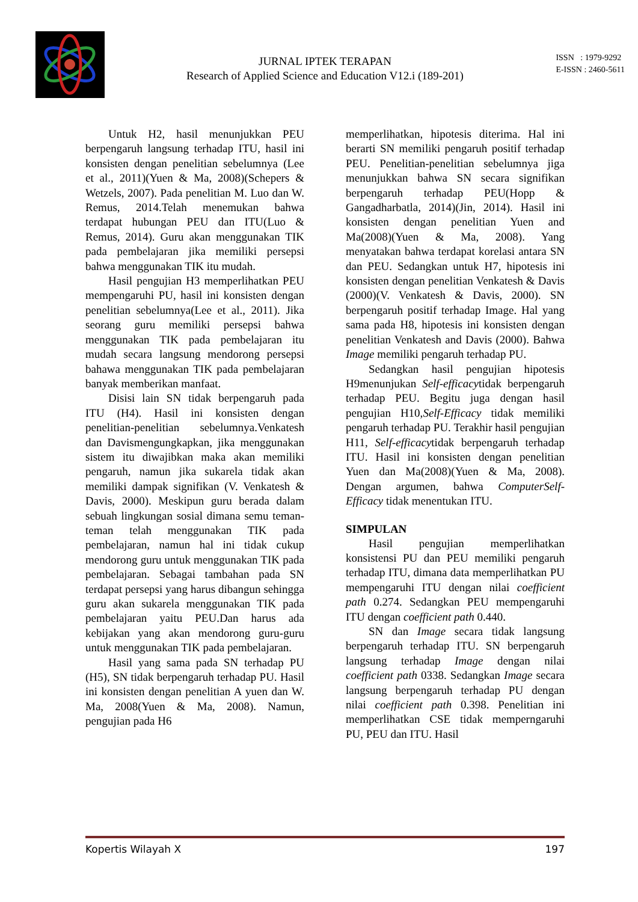JURNAL IPTEK TERAPAN
Research of Applied Science and Education V12.i (189-201)
ISSN : 1979-9292
E-ISSN : 2460-5611
Untuk H2, hasil menunjukkan PEU berpengaruh langsung terhadap ITU, hasil ini konsisten dengan penelitian sebelumnya (Lee et al., 2011)(Yuen & Ma, 2008)(Schepers & Wetzels, 2007). Pada penelitian M. Luo dan W. Remus, 2014.Telah menemukan bahwa terdapat hubungan PEU dan ITU(Luo & Remus, 2014). Guru akan menggunakan TIK pada pembelajaran jika memiliki persepsi bahwa menggunakan TIK itu mudah.
Hasil pengujian H3 memperlihatkan PEU mempengaruhi PU, hasil ini konsisten dengan penelitian sebelumnya(Lee et al., 2011). Jika seorang guru memiliki persepsi bahwa menggunakan TIK pada pembelajaran itu mudah secara langsung mendorong persepsi bahawa menggunakan TIK pada pembelajaran banyak memberikan manfaat.
Disisi lain SN tidak berpengaruh pada ITU (H4). Hasil ini konsisten dengan penelitian-penelitian sebelumnya.Venkatesh dan Davismengungkapkan, jika menggunakan sistem itu diwajibkan maka akan memiliki pengaruh, namun jika sukarela tidak akan memiliki dampak signifikan (V. Venkatesh & Davis, 2000). Meskipun guru berada dalam sebuah lingkungan sosial dimana semu teman-teman telah menggunakan TIK pada pembelajaran, namun hal ini tidak cukup mendorong guru untuk menggunakan TIK pada pembelajaran. Sebagai tambahan pada SN terdapat persepsi yang harus dibangun sehingga guru akan sukarela menggunakan TIK pada pembelajaran yaitu PEU.Dan harus ada kebijakan yang akan mendorong guru-guru untuk menggunakan TIK pada pembelajaran.
Hasil yang sama pada SN terhadap PU (H5), SN tidak berpengaruh terhadap PU. Hasil ini konsisten dengan penelitian A yuen dan W. Ma, 2008(Yuen & Ma, 2008). Namun, pengujian pada H6
memperlihatkan, hipotesis diterima. Hal ini berarti SN memiliki pengaruh positif terhadap PEU. Penelitian-penelitian sebelumnya jiga menunjukkan bahwa SN secara signifikan berpengaruh terhadap PEU(Hopp & Gangadharbatla, 2014)(Jin, 2014). Hasil ini konsisten dengan penelitian Yuen and Ma(2008)(Yuen & Ma, 2008). Yang menyatakan bahwa terdapat korelasi antara SN dan PEU. Sedangkan untuk H7, hipotesis ini konsisten dengan penelitian Venkatesh & Davis (2000)(V. Venkatesh & Davis, 2000). SN berpengaruh positif terhadap Image. Hal yang sama pada H8, hipotesis ini konsisten dengan penelitian Venkatesh and Davis (2000). Bahwa Image memiliki pengaruh terhadap PU.
Sedangkan hasil pengujian hipotesis H9menunjukan Self-efficacytidak berpengaruh terhadap PEU. Begitu juga dengan hasil pengujian H10,Self-Efficacy tidak memiliki pengaruh terhadap PU. Terakhir hasil pengujian H11, Self-efficacytidak berpengaruh terhadap ITU. Hasil ini konsisten dengan penelitian Yuen dan Ma(2008)(Yuen & Ma, 2008). Dengan argumen, bahwa ComputerSelf-Efficacy tidak menentukan ITU.
SIMPULAN
Hasil pengujian memperlihatkan konsistensi PU dan PEU memiliki pengaruh terhadap ITU, dimana data memperlihatkan PU mempengaruhi ITU dengan nilai coefficient path 0.274. Sedangkan PEU mempengaruhi ITU dengan coefficient path 0.440.
SN dan Image secara tidak langsung berpengaruh terhadap ITU. SN berpengaruh langsung terhadap Image dengan nilai coefficient path 0338. Sedangkan Image secara langsung berpengaruh terhadap PU dengan nilai coefficient path 0.398. Penelitian ini memperlihatkan CSE tidak memperngaruhi PU, PEU dan ITU. Hasil
Kopertis Wilayah X 197